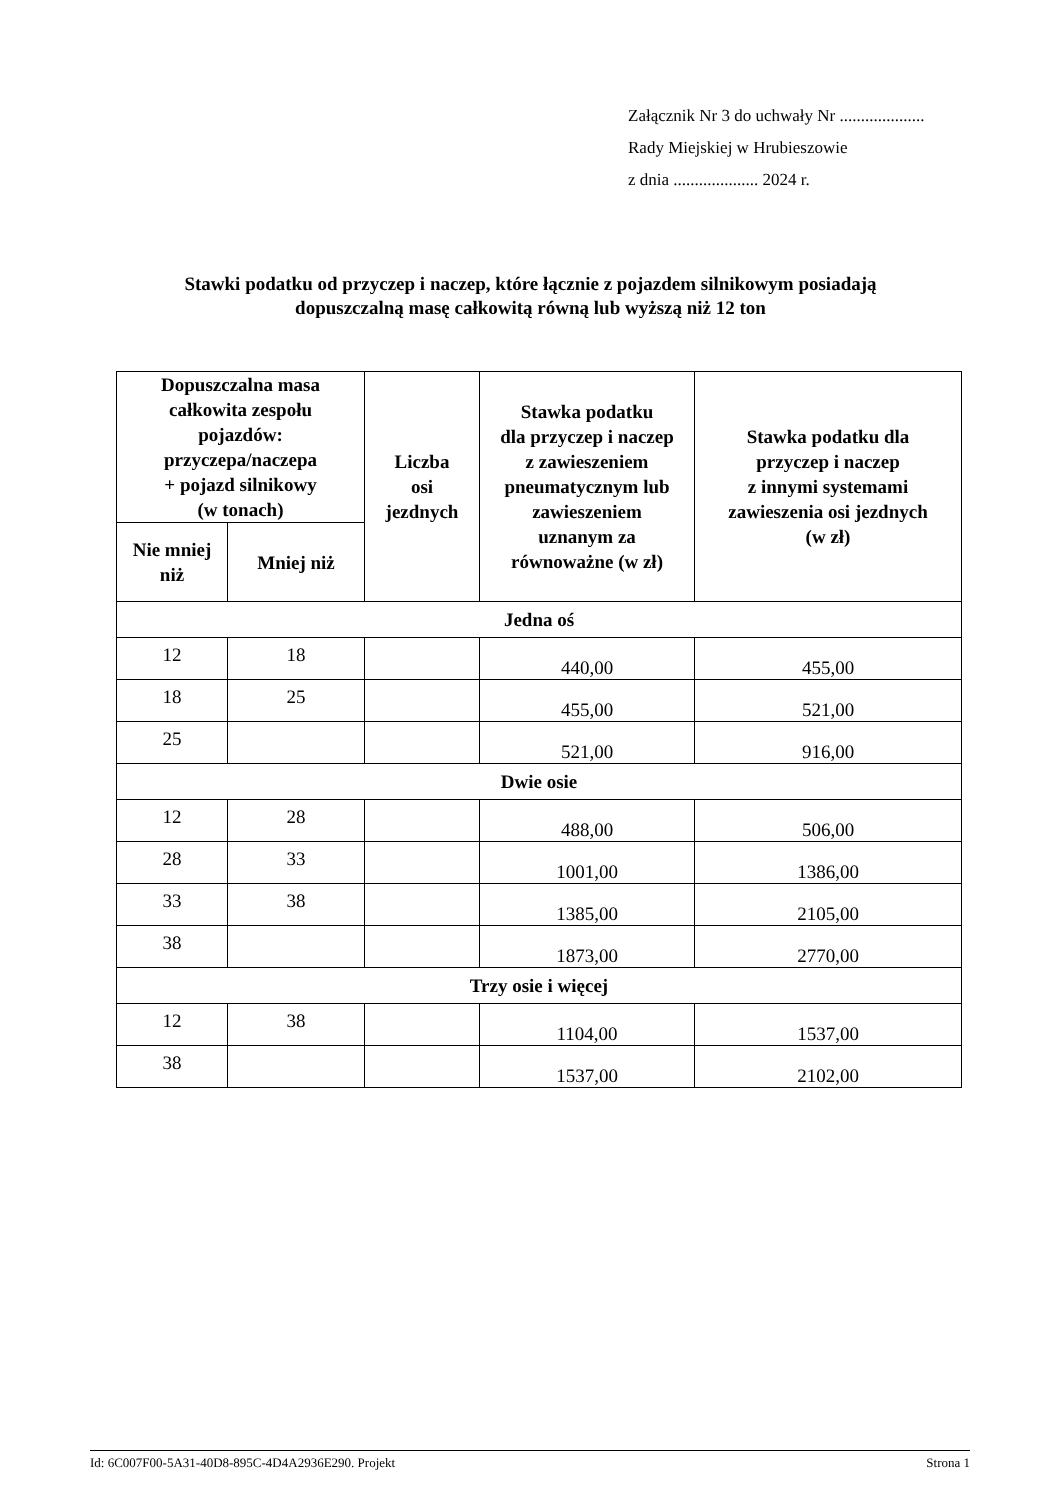Załącznik Nr 3 do uchwały Nr ....................
Rady Miejskiej w Hrubieszowie
z dnia .................... 2024 r.
Stawki podatku od przyczep i naczep, które łącznie z pojazdem silnikowym posiadają
dopuszczalną masę całkowitą równą lub wyższą niż 12 ton
| Dopuszczalna masa całkowita zespołu pojazdów: przyczepa/naczepa + pojazd silnikowy (w tonach) | | Liczba osi jezdnych | Stawka podatku dla przyczep i naczep z zawieszeniem pneumatycznym lub zawieszeniem uznanym za równoważne (w zł) | Stawka podatku dla przyczep i naczep z innymi systemami zawieszenia osi jezdnych (w zł) |
| --- | --- | --- | --- | --- |
| Nie mniej niż | Mniej niż | | | |
| Jedna oś | | | | |
| 12 | 18 | | 440,00 | 455,00 |
| 18 | 25 | | 455,00 | 521,00 |
| 25 | | | 521,00 | 916,00 |
| Dwie osie | | | | |
| 12 | 28 | | 488,00 | 506,00 |
| 28 | 33 | | 1001,00 | 1386,00 |
| 33 | 38 | | 1385,00 | 2105,00 |
| 38 | | | 1873,00 | 2770,00 |
| Trzy osie i więcej | | | | |
| 12 | 38 | | 1104,00 | 1537,00 |
| 38 | | | 1537,00 | 2102,00 |
Id: 6C007F00-5A31-40D8-895C-4D4A2936E290. Projekt Strona 1